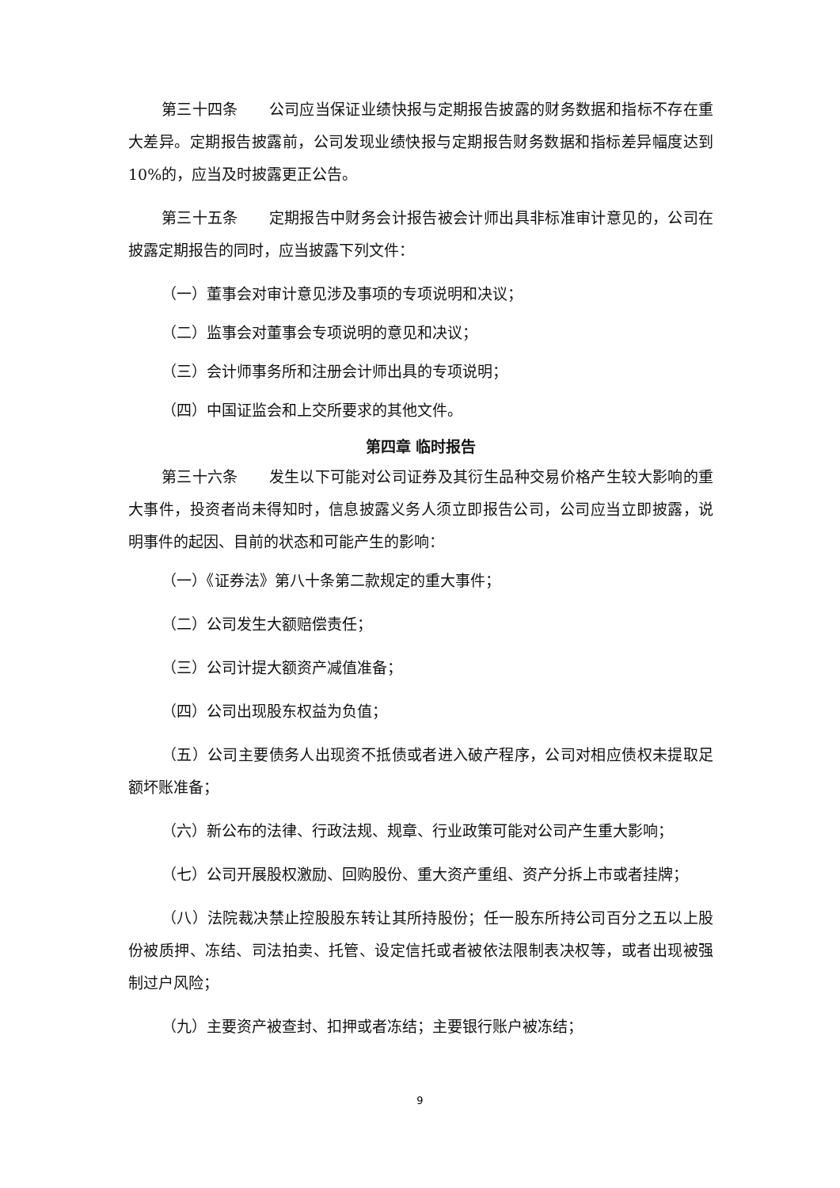第三十四条　　公司应当保证业绩快报与定期报告披露的财务数据和指标不存在重大差异。定期报告披露前，公司发现业绩快报与定期报告财务数据和指标差异幅度达到 10%的，应当及时披露更正公告。
第三十五条　　定期报告中财务会计报告被会计师出具非标准审计意见的，公司在披露定期报告的同时，应当披露下列文件：
（一）董事会对审计意见涉及事项的专项说明和决议；
（二）监事会对董事会专项说明的意见和决议；
（三）会计师事务所和注册会计师出具的专项说明；
（四）中国证监会和上交所要求的其他文件。
第四章 临时报告
第三十六条　　发生以下可能对公司证券及其衍生品种交易价格产生较大影响的重大事件，投资者尚未得知时，信息披露义务人须立即报告公司，公司应当立即披露，说明事件的起因、目前的状态和可能产生的影响：
（一）《证券法》第八十条第二款规定的重大事件；
（二）公司发生大额赔偿责任；
（三）公司计提大额资产减值准备；
（四）公司出现股东权益为负值；
（五）公司主要债务人出现资不抵债或者进入破产程序，公司对相应债权未提取足额坏账准备；
（六）新公布的法律、行政法规、规章、行业政策可能对公司产生重大影响；
（七）公司开展股权激励、回购股份、重大资产重组、资产分拆上市或者挂牌；
（八）法院裁决禁止控股股东转让其所持股份；任一股东所持公司百分之五以上股份被质押、冻结、司法拍卖、托管、设定信托或者被依法限制表决权等，或者出现被强制过户风险；
（九）主要资产被查封、扣押或者冻结；主要银行账户被冻结；
9